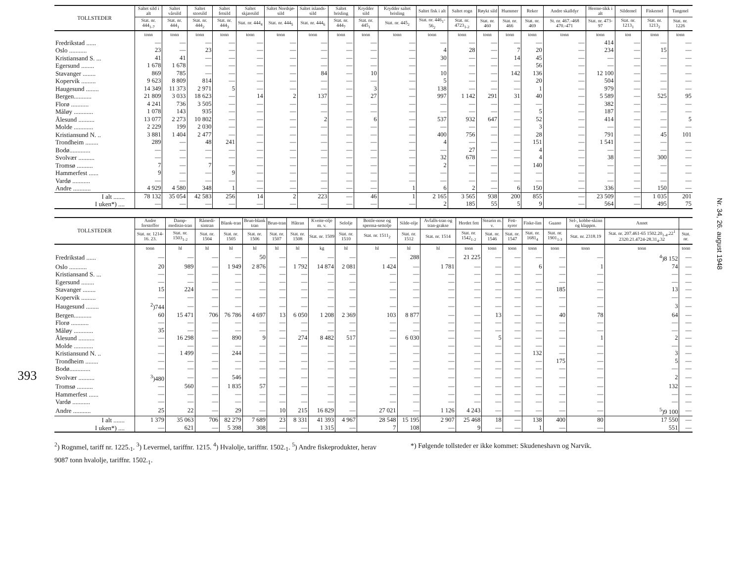393
| TOLLSTEDER | Saltet sild i alt | Saltet vårsild | Saltet storsild | Saltet fetsild | Saltet skjærsild | Saltet Nordsjø-sild | Saltet islands-sild | Saltet brisling | Krydder sild | Krydder saltet brisling | Saltet fisk i alt | Saltet rogn | Røykt sild | Hummer | Reker | Andre skalldyr | Herme-tikk i alt | Sildemel | Fiskemel | Tangmel |
| --- | --- | --- | --- | --- | --- | --- | --- | --- | --- | --- | --- | --- | --- | --- | --- | --- | --- | --- | --- | --- |
| | Stat. nr. 444<sub>1-7</sub> | Stat. nr. 444<sub>1</sub> | Stat. nr. 444<sub>2</sub> | Stat. nr. 444<sub>3</sub> | Stat. nr. 444<sub>4</sub> | Stat. nr. 444<sub>5</sub> | Stat. nr. 444<sub>6</sub> | Stat. nr. 444<sub>7</sub> | Stat. nr. 445<sub>1</sub> | Stat. nr. 445<sub>2</sub> | Stat. nr. 446<sub>1</sub>-56<sub>2</sub> | Stat. nr. 4723<sub>1-2</sub> | Stat. nr. 460 | Stat. nr. 466 | Stat. nr. 469 | St. nr. 467.-468 470.-471 | Stat. nr. 473-97 | Stat. nr. 1213<sub>1</sub> | Stat. nr. 1213<sub>2</sub> | Stat. nr. 1226 |
| | tonn | tonn | tonn | tonn | tonn | tonn | tonn | tonn | tonn | tonn | tonn | tonn | tonn | tonn | tonn | tonn | tonn | ton | tonn | tonn |
| Fredrikstad ...... | — | — | — | — | — | — | — | — | — | — | — | — | — | — | — | — | 414 | — | — | — |
| Oslo ........... | 23 | — | 23 | — | — | — | — | — | — | — | 4 | 28 | — | 7 | 20 | — | 234 | — | 15 | — |
| Kristiansand S. ... | 41 | 41 | — | — | — | — | — | — | — | — | 30 | — | — | 14 | 45 | — | — | — | — | — |
| Egersund ........ | 1 678 | 1 678 | — | — | — | — | — | — | — | — | — | — | — | — | 56 | — | — | — | — | — |
| Stavanger ........ | 869 | 785 | — | — | — | — | 84 | — | 10 | — | 10 | — | — | 142 | 136 | — | 12 100 | — | — | — |
| Kopervik ......... | 9 623 | 8 809 | 814 | — | — | — | — | — | — | — | 5 | — | — | — | 20 | — | 504 | — | — | — |
| Haugesund ........ | 14 349 | 11 373 | 2 971 | 5 | — | — | — | — | 3 | — | 138 | — | — | — | 1 | — | 979 | — | — | — |
| Bergen........... | 21 809 | 3 033 | 18 623 | — | 14 | 2 | 137 | — | 27 | — | 997 | 1 142 | 291 | 31 | 40 | — | 5 589 | — | 525 | 95 |
| Florø ........... | 4 241 | 736 | 3 505 | — | — | — | — | — | — | — | — | — | — | — | — | — | 382 | — | — | — |
| Måløy ............ | 1 078 | 143 | 935 | — | — | — | — | — | — | — | — | — | — | — | 5 | — | 187 | — | — | — |
| Ålesund .......... | 13 077 | 2 273 | 10 802 | — | — | — | 2 | — | 6 | — | 537 | 932 | 647 | — | 52 | — | 414 | — | — | 5 |
| Molde ............ | 2 229 | 199 | 2 030 | — | — | — | — | — | — | — | — | — | — | — | 3 | — | — | — | — | — |
| Kristiansund N. .. | 3 881 | 1 404 | 2 477 | — | — | — | — | — | — | — | 400 | 756 | — | — | 28 | — | 791 | — | 45 | 101 |
| Trondheim ........ | 289 | — | 48 | 241 | — | — | — | — | — | — | 4 | — | — | — | 151 | — | 1 541 | — | — | — |
| Bodø............. | — | — | — | — | — | — | — | — | — | — | — | 27 | — | — | 4 | — | — | — | — | — |
| Svolvær .......... | — | — | — | — | — | — | — | — | — | — | 32 | 678 | — | — | 4 | — | 38 | — | 300 | — |
| Tromsø .......... | 7 | — | 7 | — | — | — | — | — | — | — | 2 | — | — | — | 140 | — | — | — | — | — |
| Hammerfest ...... | 9 | — | — | 9 | — | — | — | — | — | — | — | — | — | — | — | — | — | — | — | — |
| Vardø ........... | — | — | — | — | — | — | — | — | — | — | — | — | — | — | — | — | — | — | — | — |
| Andre ........... | 4 929 | 4 580 | 348 | 1 | — | — | — | — | — | 1 | 6 | 2 | — | 6 | 150 | — | 336 | — | 150 | — |
| I alt ....... | 78 132 | 35 054 | 42 583 | 256 | 14 | 2 | 223 | — | 46 | 1 | 2 165 | 3 565 | 938 | 200 | 855 | — | 23 509 | — | 1 035 | 201 |
| I uken*) .... | — | — | — | — | — | — | — | — | — | — | 2 | 185 | 55 | 5 | 9 | — | 564 | — | 495 | 75 |
| TOLLSTEDER | Andre forstoffer | Damp-medisin-tran | Råmedi-sintran | Blank-tran | Brun-blank tran | Brun-tran | Håtran | Kveite-olje m. v. | Selolje | Bottle-nose og sperma-settolje | Silde-olje | Avfalls-tran og tran-grakse | Herdet fett | Stearin m. v. | Fett-syrer | Fiske-lim | Guano | Sel-, kobbe-skinn og klappm. | Annet | |
| --- | --- | --- | --- | --- | --- | --- | --- | --- | --- | --- | --- | --- | --- | --- | --- | --- | --- | --- | --- | --- |
| | Stat. nr. 1214-16. 23. | Stat. nr. 1503<sub>1-2</sub> | Stat. nr. 1504 | Stat. nr. 1505 | Stat. nr. 1506 | Stat. nr. 1507 | Stat. nr. 1508 | Stat. nr. 1509 | Stat. nr. 1510 | Stat. nr. 1511<sub>2</sub> | Stat. nr. 1512 | Stat. nr. 1514 | Stat. nr. 1542<sub>1-2</sub> | Stat. nr. 1546 | Stat. nr. 1547 | Stat. nr. 1681<sub>4</sub> | Stat. nr. 1901<sub>1-3</sub> | Stat. nr. 2318.19 | Stat. nr. 207.461-65 1502.20<sub>1-4</sub>.22<sup>1</sup> 2320.21.4724-28.31<sub>4</sub>.32 | Stat. nr. |
| | tonn | hl | hl | hl | hl | hl | hl | kg | hl | hl | hl | hl | tonn | tonn | tonn | tonn | tonn | tonn | tonn | tonn |
| Fredrikstad ...... | — | — | — | — | 50 | — | — | — | — | — | 288 | — | 21 225 | — | — | — | — | — | <sup>4</sup>)8 152 | — |
| Oslo ........... | 20 | 989 | — | 1 949 | 2 876 | — | 1 792 | 14 874 | 2 081 | 1 424 | — | 1 781 | — | — | — | 6 | — | 1 | 74 | — |
| Kristiansand S. ... | — | — | — | — | — | — | — | — | — | — | — | — | — | — | — | — | — | — | — | — |
| Egersund ........ | — | — | — | — | — | — | — | — | — | — | — | — | — | — | — | — | — | — | — | — |
| Stavanger ........ | 15 | 224 | — | — | — | — | — | — | — | — | — | — | — | — | — | — | 185 | — | 13 | — |
| Kopervik ......... | — | — | — | — | — | — | — | — | — | — | — | — | — | — | — | — | — | — | — | — |
| Haugesund ........ | <sup>2</sup>)744 | — | — | — | — | — | — | — | — | — | — | — | — | — | — | — | — | — | 3 | — |
| Bergen........... | 60 | 15 471 | 706 | 76 786 | 4 697 | 13 | 6 050 | 1 208 | 2 369 | 103 | 8 877 | — | — | 13 | — | — | 40 | 78 | 64 | — |
| Florø ........... | — | — | — | — | — | — | — | — | — | — | — | — | — | — | — | — | — | — | — | — |
| Måløy ............ | 35 | — | — | — | — | — | — | — | — | — | — | — | — | — | — | — | — | — | — | — |
| Ålesund .......... | — | 16 298 | — | 890 | 9 | — | 274 | 8 482 | 517 | — | 6 030 | — | — | 5 | — | — | — | 1 | 2 | — |
| Molde ............ | — | — | — | — | — | — | — | — | — | — | — | — | — | — | — | — | — | — | — | — |
| Kristiansund N. .. | — | 1 499 | — | 244 | — | — | — | — | — | — | — | — | — | — | — | 132 | — | — | 3 | — |
| Trondheim ........ | — | — | — | — | — | — | — | — | — | — | — | — | — | — | — | — | 175 | — | 5 | — |
| Bodø............. | — | — | — | — | — | — | — | — | — | — | — | — | — | — | — | — | — | — | — | — |
| Svolvær .......... | <sup>3</sup>)480 | — | — | 546 | — | — | — | — | — | — | — | — | — | — | — | — | — | — | 2 | — |
| Tromsø .......... | — | 560 | — | 1 835 | 57 | — | — | — | — | — | — | — | — | — | — | — | — | — | 132 | — |
| Hammerfest ...... | — | — | — | — | — | — | — | — | — | — | — | — | — | — | — | — | — | — | — | — |
| Vardø ........... | — | — | — | — | — | — | — | — | — | — | — | — | — | — | — | — | — | — | — | — |
| Andre ........... | 25 | 22 | — | 29 | — | 10 | 215 | 16 829 | — | 27 021 | — | 1 126 | 4 243 | — | — | — | — | — | <sup>5</sup>)9 100 | — |
| I alt ....... | 1 379 | 35 063 | 706 | 82 279 | 7 689 | 23 | 8 331 | 41 393 | 4 967 | 28 548 | 15 195 | 2 907 | 25 468 | 18 | — | 138 | 400 | 80 | 17 550 | — |
| I uken*) .... | — | 621 | — | 5 398 | 308 | — | — | 1 315 | — | 7 | 108 | — | 9 | — | — | 1 | — | — | 551 | — |
<sup>2</sup>) Rognmel, tariff nr. 1225.<sub>1</sub>. <sup>3</sup>) Levermel, tariffnr. 1215. <sup>4</sup>) Hvalolje, tariffnr. 1502.<sub>1</sub>. <sup>5</sup>) Andre fiskeprodukter, herav 9087 tonn hvalolje, tariffnr. 1502.<sub>1</sub>.
*) Følgende tollsteder er ikke kommet: Skudeneshavn og Narvik.
Nr. 34, 26. august 1948